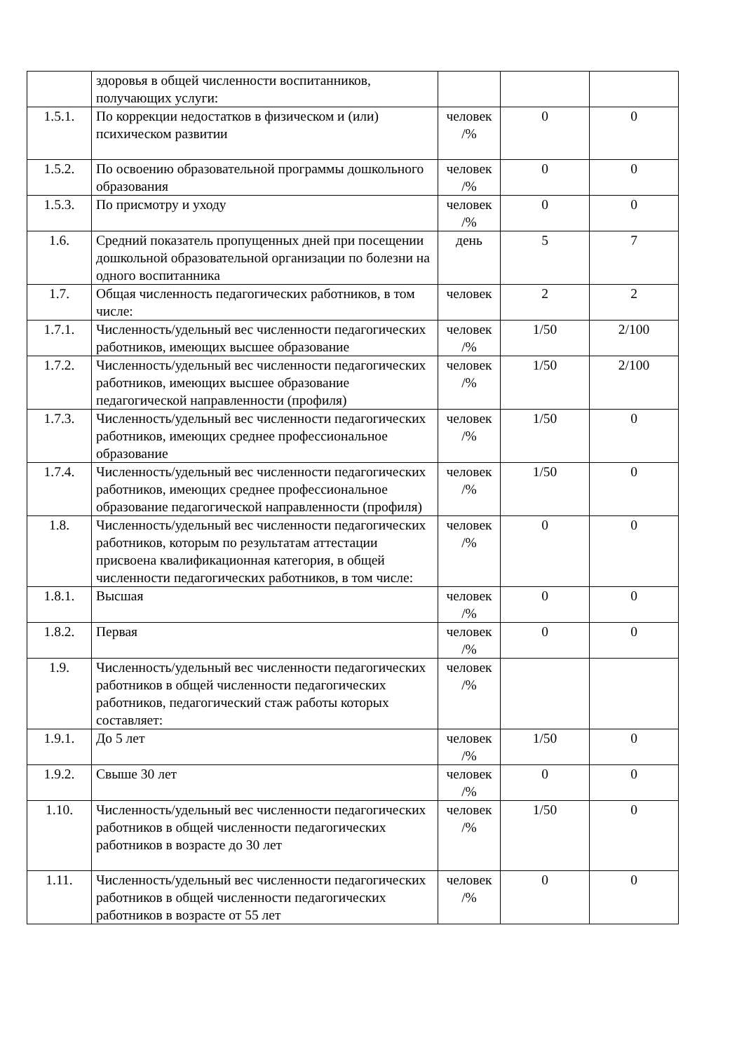| | здоровья в общей численности воспитанников, получающих услуги: | | | |
| 1.5.1. | По коррекции недостатков в физическом и (или) психическом развитии | человек /% | 0 | 0 |
| 1.5.2. | По освоению образовательной программы дошкольного образования | человек /% | 0 | 0 |
| 1.5.3. | По присмотру и уходу | человек /% | 0 | 0 |
| 1.6. | Средний показатель пропущенных дней при посещении дошкольной образовательной организации по болезни на одного воспитанника | день | 5 | 7 |
| 1.7. | Общая численность педагогических работников, в том числе: | человек | 2 | 2 |
| 1.7.1. | Численность/удельный вес численности педагогических работников, имеющих высшее образование | человек /% | 1/50 | 2/100 |
| 1.7.2. | Численность/удельный вес численности педагогических работников, имеющих высшее образование педагогической направленности (профиля) | человек /% | 1/50 | 2/100 |
| 1.7.3. | Численность/удельный вес численности педагогических работников, имеющих среднее профессиональное образование | человек /% | 1/50 | 0 |
| 1.7.4. | Численность/удельный вес численности педагогических работников, имеющих среднее профессиональное образование педагогической направленности (профиля) | человек /% | 1/50 | 0 |
| 1.8. | Численность/удельный вес численности педагогических работников, которым по результатам аттестации присвоена квалификационная категория, в общей численности педагогических работников, в том числе: | человек /% | 0 | 0 |
| 1.8.1. | Высшая | человек /% | 0 | 0 |
| 1.8.2. | Первая | человек /% | 0 | 0 |
| 1.9. | Численность/удельный вес численности педагогических работников в общей численности педагогических работников, педагогический стаж работы которых составляет: | человек /% | | |
| 1.9.1. | До 5 лет | человек /% | 1/50 | 0 |
| 1.9.2. | Свыше 30 лет | человек /% | 0 | 0 |
| 1.10. | Численность/удельный вес численности педагогических работников в общей численности педагогических работников в возрасте до 30 лет | человек /% | 1/50 | 0 |
| 1.11. | Численность/удельный вес численности педагогических работников в общей численности педагогических работников в возрасте от 55 лет | человек /% | 0 | 0 |